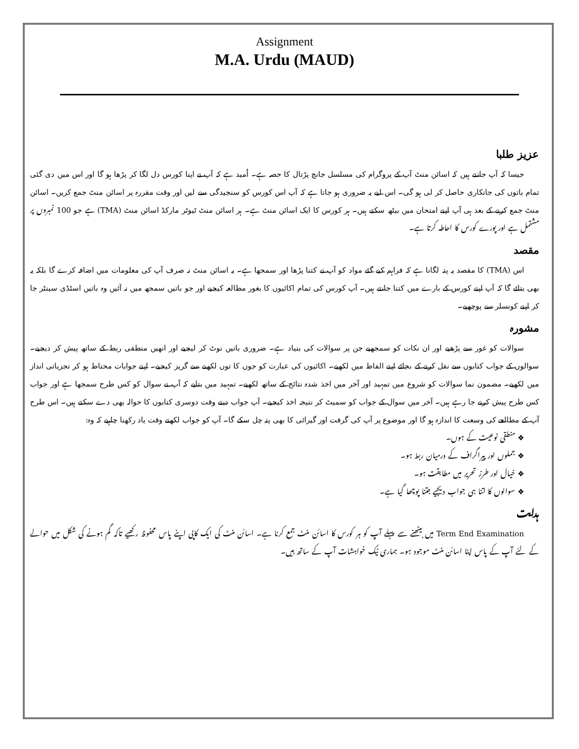Assignment
M.A. Urdu (MAUD)
عزیز طلبا
جیسا کہ آپ جانتے ہیں کہ اسائن منٹ آپ کے پروگرام کی مسلسل جانچ پڑتال کا حصہ ہے۔ اُمید ہے کہ آپ نے اپنا کورس دل لگا کر پڑھا ہو گا اور اس میں دی گئی تمام باتوں کی جانکاری حاصل کر لی ہو گی۔ اس لیے یہ ضروری ہو جاتا ہے کہ آپ اس کورس کو سنجیدگی سے لیں اور وقت مقررہ پر اسائن منٹ جمع کریں۔ اسائن منٹ جمع کرنے کے بعد ہی آپ اپنے امتحان میں بیٹھ سکتے ہیں۔ ہر کورس کا ایک اسائن منٹ ہے۔ ہر اسائن منٹ ٹیوٹر مارکڈ اسائن منٹ (TMA) ہے جو 100 نمبروں پر مشتمل ہے اور پورے کورس کا احاطہ کرتا ہے۔
مقصد
اس (TMA) کا مقصد یہ پتہ لگانا ہے کہ فراہم کیے گئے مواد کو آپ نے کتنا پڑھا اور سمجھا ہے۔ یہ اسائن منٹ نہ صرف آپ کی معلومات میں اضافہ کرے گا بلکہ یہ بھی بتائے گا کہ آپ اپنے کورس کے بارے میں کتنا جانتے ہیں۔ آپ کورس کی تمام اکائیوں کا بغور مطالعہ کیجیے اور جو باتیں سمجھ میں نہ آئیں وہ باتیں اسٹڈی سینٹر جا کر اپنے کونسلر سے پوچھیے۔
مشورہ
سوالات کو غور سے پڑھیے اور ان نکات کو سمجھیے جن پر سوالات کی بنیاد ہے۔ ضروری باتیں نوٹ کر لیجیے اور انھیں منطقی ربط کے ساتھ پیش کر دیجیے۔ سوالوں کے جواب کتابوں سے نقل کرنے کے بجائے اپنے الفاظ میں لکھیے۔ اکائیوں کی عبارت کو جوں کا توں لکھنے سے گریز کیجیے۔ اپنے جوابات محتاط ہو کر تجزیاتی انداز میں لکھیے۔ مضمون نما سوالات کو شروع میں تمہید اور آخر میں اخذ شدہ نتائج کے ساتھ لکھیے۔ تمہید میں بتایے کہ آپ نے سوال کو کس طرح سمجھا ہے اور جواب کس طرح پیش کرنے جا رہے ہیں۔ آخر میں سوال کے جواب کو سمیٹ کر نتیجہ اخذ کیجیے۔ آپ جواب دیتے وقت دوسری کتابوں کا حوالہ بھی دے سکتے ہیں۔ اس طرح آپ کے مطالعے کی وسعت کا اندازہ ہو گا اور موضوع پر آپ کی گرفت اور گیرائی کا بھی پتہ چل سکے گا۔ آپ کو جواب لکھتے وقت یاد رکھنا چاہیے کہ وہ:
❖ منطقی نوعیت کے ہوں۔
❖ جملوں اور پیراگراف کے درمیان ربط ہو۔
❖ خیال اور طرز تحریر میں مطابقت ہو۔
❖ سوالوں کا اتنا ہی جواب دیجیے جتنا پوچھا گیا ہے۔
ہدایت
Term End Examination میں بیٹھنے سے پہلے آپ کو ہر کورس کا اسائن منٹ جمع کرنا ہے۔ اسائن منٹ کی ایک کاپی اپنے پاس محفوظ رکھیے تاکہ گم ہونے کی شکل میں حوالے کے لئے آپ کے پاس اپنا اسائن منٹ موجود ہو۔ ہماری نیک خواہشات آپ کے ساتھ ہیں۔